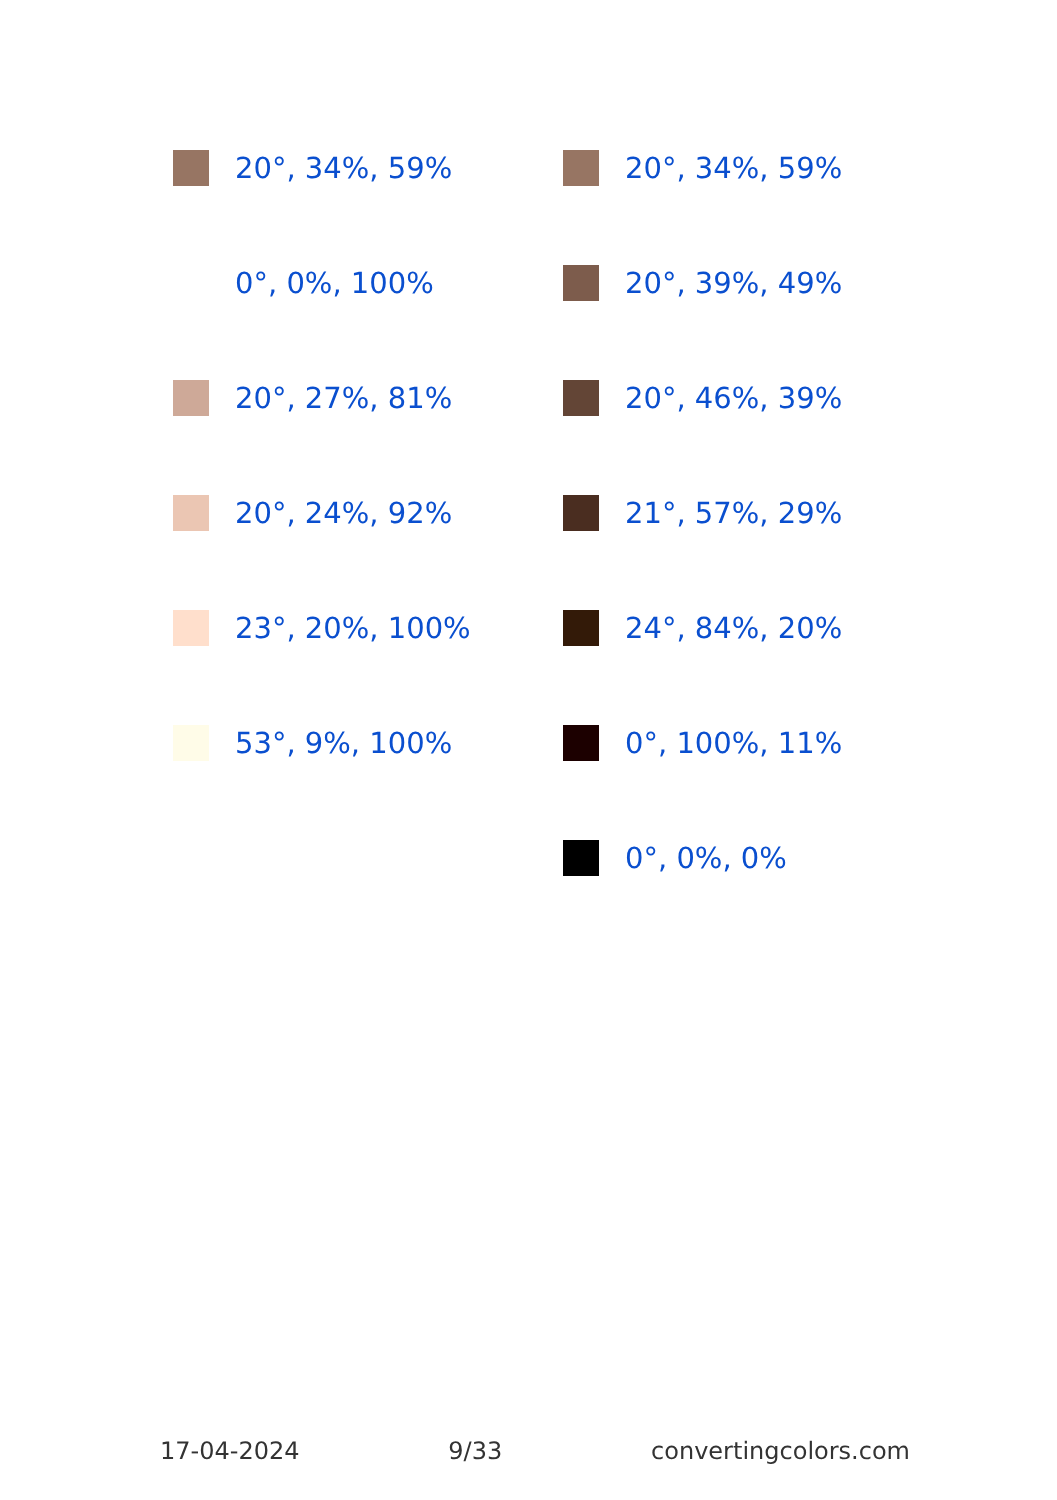20°, 34%, 59%
0°, 0%, 100%
20°, 27%, 81%
20°, 24%, 92%
23°, 20%, 100%
53°, 9%, 100%
20°, 34%, 59%
20°, 39%, 49%
20°, 46%, 39%
21°, 57%, 29%
24°, 84%, 20%
0°, 100%, 11%
0°, 0%, 0%
17-04-2024 9/33 convertingcolors.com